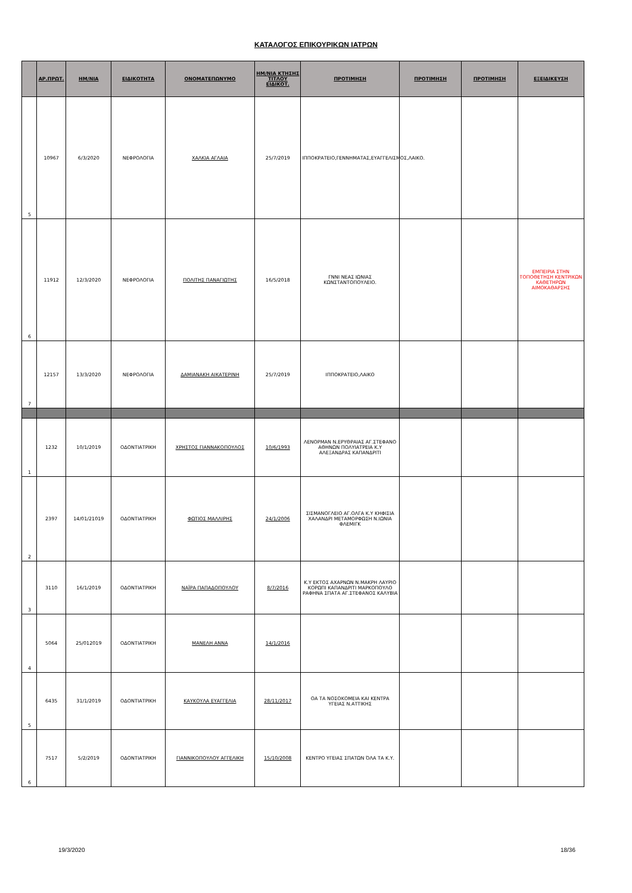ΚΑΤΑΛΟΓΟΣ ΕΠΙΚΟΥΡΙΚΩΝ ΙΑΤΡΩΝ
| | ΑΡ.ΠΡΩΤ. | ΗΜ/ΝΙΑ | ΕΙΔΙΚΟΤΗΤΑ | ΟΝΟΜΑΤΕΠΩΝΥΜΟ | ΗΜ/ΝΙΑ ΚΤΗΣΗΣ ΤΙΤΛΟΥ ΕΙΔΙΚΟΤ. | ΠΡΟΤΙΜΗΣΗ | ΠΡΟΤΙΜΗΣΗ | ΠΡΟΤΙΜΗΣΗ | ΕΞΕΙΔΙΚΕΥΣΗ |
| --- | --- | --- | --- | --- | --- | --- | --- | --- | --- |
| 5 | 10967 | 6/3/2020 | ΝΕΦΡΟΛΟΓΙΑ | ΧΑΛΚΙΑ ΑΓΛΑΙΑ | 25/7/2019 | ΙΠΠΟΚΡΑΤΕΙΟ,ΓΕΝΝΗΜΑΤΑΣ,ΕΥΑΓΓΕΛΙΣΜΟΣ,ΛΑΙΚΟ. | | | |
| 6 | 11912 | 12/3/2020 | ΝΕΦΡΟΛΟΓΙΑ | ΠΟΛΙΤΗΣ ΠΑΝΑΓΙΩΤΗΣ | 16/5/2018 | ΓΝΝΙ ΝΕΑΣ ΙΩΝΙΑΣ ΚΩΝΣΤΑΝΤΟΠΟΥΛΕΙΟ. | | | ΕΜΠΕΙΡΙΑ ΣΤΗΝ ΤΟΠΟΘΕΤΗΣΗ ΚΕΝΤΡΙΚΩΝ ΚΑΘΕΤΗΡΩΝ ΑΙΜΟΚΑΘΑΡΣΗΣ |
| 7 | 12157 | 13/3/2020 | ΝΕΦΡΟΛΟΓΙΑ | ΔΑΜΙΑΝΑΚΗ ΑΙΚΑΤΕΡΙΝΗ | 25/7/2019 | ΙΠΠΟΚΡΑΤΕΙΟ,ΛΑΙΚΟ | | | |
| 1 | 1232 | 10/1/2019 | ΟΔΟΝΤΙΑΤΡΙΚΗ | ΧΡΗΣΤΟΣ ΓΙΑΝΝΑΚΟΠΟΥΛΟΣ | 10/6/1993 | ΛΕΝΟΡΜΑΝ Ν.ΕΡΥΘΡΑΙΑΣ ΑΓ.ΣΤΕΦΑΝΟ ΑΘΗΝΩΝ ΠΟΛΥΙΑΤΡΕΙΑ Κ.Υ ΑΛΕΞΑΝΔΡΑΣ ΚΑΠΑΝΔΡΙΤΙ | | | |
| 2 | 2397 | 14/01/21019 | ΟΔΟΝΤΙΑΤΡΙΚΗ | ΦΩΤΙΟΣ ΜΑΛΛΙΡΗΣ | 24/1/2006 | ΣΙΣΜΑΝΟΓΛΕΙΟ ΑΓ.ΟΛΓΑ Κ.Υ ΚΗΦΙΣΙΑ ΧΑΛΑΝΔΡΙ ΜΕΤΑΜΟΡΦΩΣΗ Ν.ΙΩΝΙΑ ΦΛΕΜΙΓΚ | | | |
| 3 | 3110 | 16/1/2019 | ΟΔΟΝΤΙΑΤΡΙΚΗ | ΝΑΪΡΑ ΠΑΠΑΔΟΠΟΥΛΟΥ | 8/7/2016 | Κ.Υ ΕΚΤΟΣ ΑΧΑΡΝΩΝ Ν.ΜΑΚΡΗ ΛΑΥΡΙΟ ΚΟΡΩΠΙ ΚΑΠΑΝΔΡΙΤΙ ΜΑΡΚΟΠΟΥΛΟ ΡΑΦΗΝΑ ΣΠΑΤΑ ΑΓ.ΣΤΕΦΑΝΟΣ ΚΑΛΥΒΙΑ | | | |
| 4 | 5064 | 25/012019 | ΟΔΟΝΤΙΑΤΡΙΚΗ | ΜΑΝΕΛΗ ΑΝΝΑ | 14/1/2016 | | | | |
| 5 | 6435 | 31/1/2019 | ΟΔΟΝΤΙΑΤΡΙΚΗ | ΚΑΥΚΟΥΛΑ ΕΥΑΓΓΕΛΙΑ | 28/11/2017 | ΟΑ ΤΑ ΝΟΣΟΚΟΜΕΙΑ ΚΑΙ ΚΕΝΤΡΑ ΥΓΕΙΑΣ Ν.ΑΤΤΙΚΗΣ | | | |
| 6 | 7517 | 5/2/2019 | ΟΔΟΝΤΙΑΤΡΙΚΗ | ΓΙΑΝΝΙΚΟΠΟΥΛΟΥ ΑΓΓΕΛΙΚΗ | 15/10/2008 | ΚΕΝΤΡΟ ΥΓΕΙΑΣ ΣΠΑΤΩΝ ΌΛΑ ΤΑ Κ.Υ. | | | |
19/3/2020 18/36